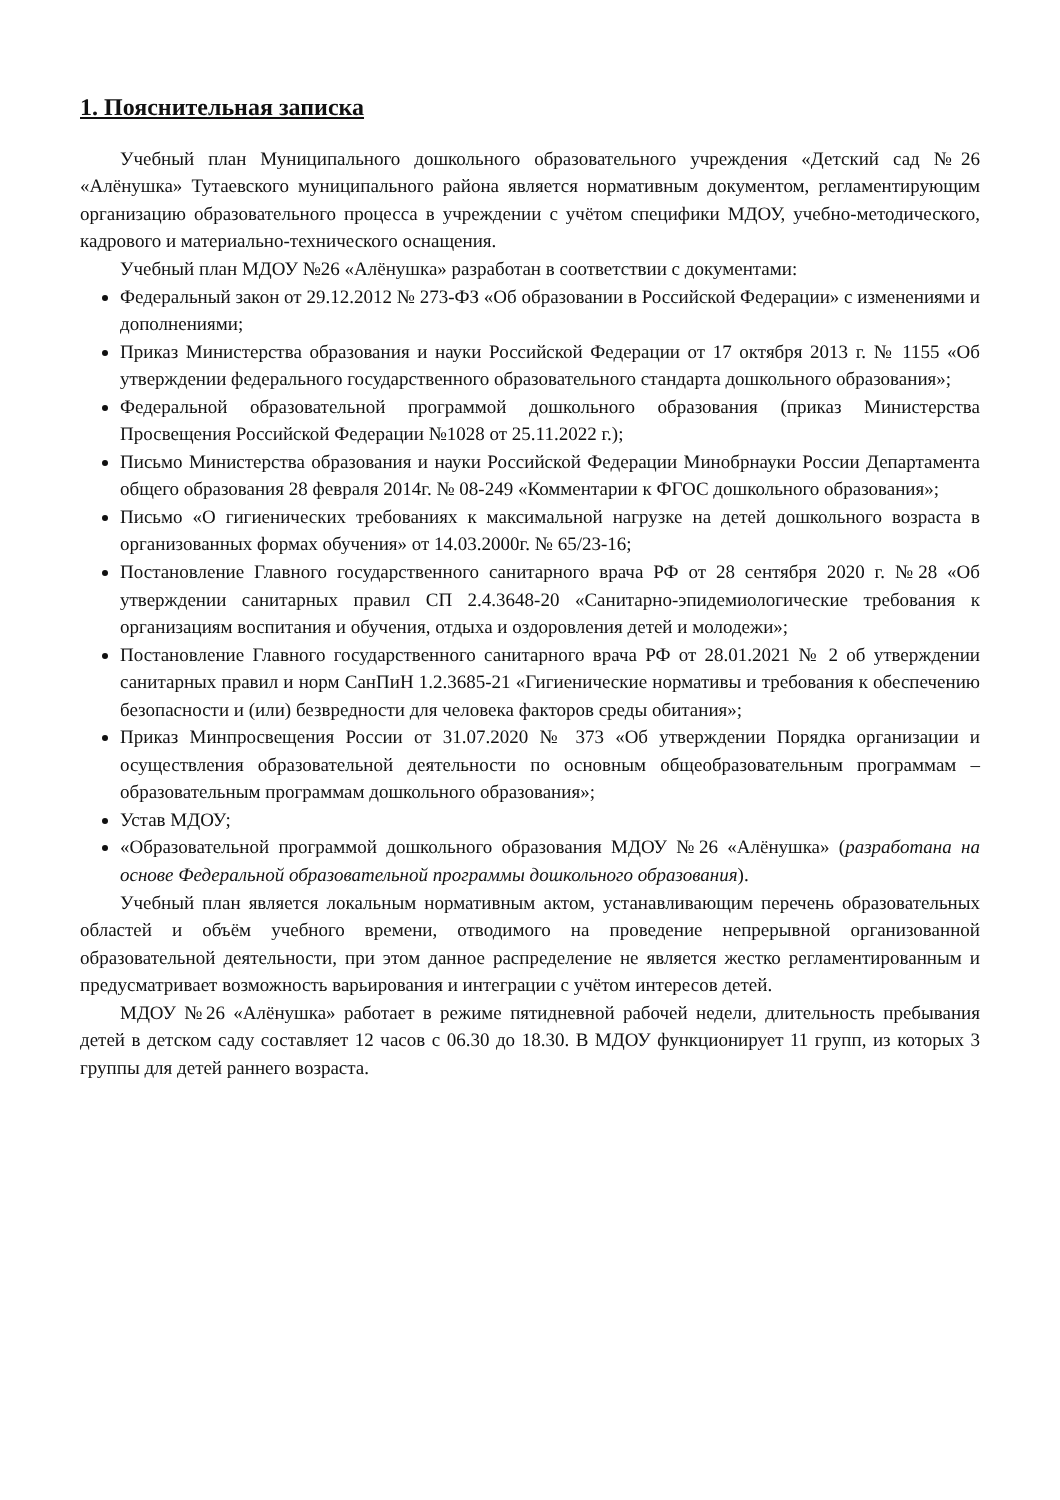1. Пояснительная записка
Учебный план Муниципального дошкольного образовательного учреждения «Детский сад №26 «Алёнушка» Тутаевского муниципального района является нормативным документом, регламентирующим организацию образовательного процесса в учреждении с учётом специфики МДОУ, учебно-методического, кадрового и материально-технического оснащения.
Учебный план МДОУ №26 «Алёнушка» разработан в соответствии с документами:
Федеральный закон от 29.12.2012 № 273-ФЗ «Об образовании в Российской Федерации» с изменениями и дополнениями;
Приказ Министерства образования и науки Российской Федерации от 17 октября 2013 г. № 1155 «Об утверждении федерального государственного образовательного стандарта дошкольного образования»;
Федеральной образовательной программой дошкольного образования (приказ Министерства Просвещения Российской Федерации №1028 от 25.11.2022 г.);
Письмо Министерства образования и науки Российской Федерации Минобрнауки России Департамента общего образования 28 февраля 2014г. № 08-249 «Комментарии к ФГОС дошкольного образования»;
Письмо «О гигиенических требованиях к максимальной нагрузке на детей дошкольного возраста в организованных формах обучения» от 14.03.2000г. № 65/23-16;
Постановление Главного государственного санитарного врача РФ от 28 сентября 2020 г. №28 «Об утверждении санитарных правил СП 2.4.3648-20 «Санитарно-эпидемиологические требования к организациям воспитания и обучения, отдыха и оздоровления детей и молодежи»;
Постановление Главного государственного санитарного врача РФ от 28.01.2021 № 2 об утверждении санитарных правил и норм СанПиН 1.2.3685-21 «Гигиенические нормативы и требования к обеспечению безопасности и (или) безвредности для человека факторов среды обитания»;
Приказ Минпросвещения России от 31.07.2020 № 373 «Об утверждении Порядка организации и осуществления образовательной деятельности по основным общеобразовательным программам – образовательным программам дошкольного образования»;
Устав МДОУ;
«Образовательной программой дошкольного образования МДОУ №26 «Алёнушка» (разработана на основе Федеральной образовательной программы дошкольного образования).
Учебный план является локальным нормативным актом, устанавливающим перечень образовательных областей и объём учебного времени, отводимого на проведение непрерывной организованной образовательной деятельности, при этом данное распределение не является жестко регламентированным и предусматривает возможность варьирования и интеграции с учётом интересов детей.
МДОУ №26 «Алёнушка» работает в режиме пятидневной рабочей недели, длительность пребывания детей в детском саду составляет 12 часов с 06.30 до 18.30. В МДОУ функционирует 11 групп, из которых 3 группы для детей раннего возраста.